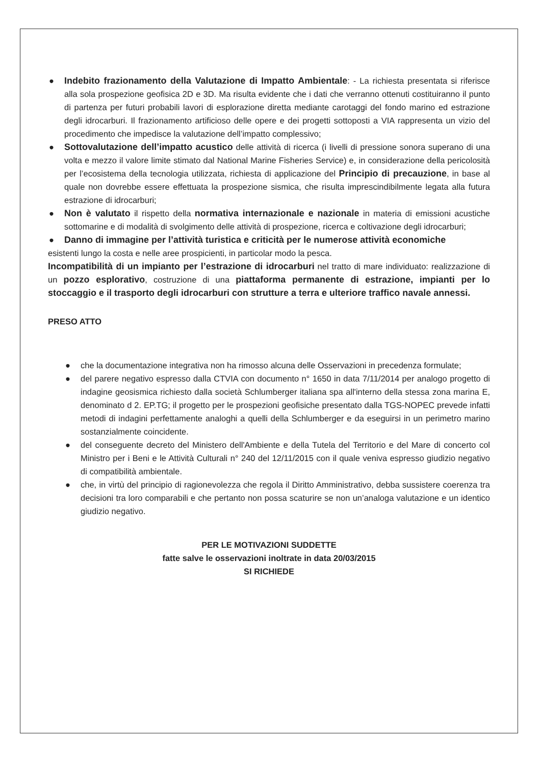● Indebito frazionamento della Valutazione di Impatto Ambientale: - La richiesta presentata si riferisce alla sola prospezione geofisica 2D e 3D. Ma risulta evidente che i dati che verranno ottenuti costituiranno il punto di partenza per futuri probabili lavori di esplorazione diretta mediante carotaggi del fondo marino ed estrazione degli idrocarburi. Il frazionamento artificioso delle opere e dei progetti sottoposti a VIA rappresenta un vizio del procedimento che impedisce la valutazione dell’impatto complessivo;
● Sottovalutazione dell’impatto acustico delle attività di ricerca (i livelli di pressione sonora superano di una volta e mezzo il valore limite stimato dal National Marine Fisheries Service) e, in considerazione della pericolosità per l’ecosistema della tecnologia utilizzata, richiesta di applicazione del Principio di precauzione, in base al quale non dovrebbe essere effettuata la prospezione sismica, che risulta imprescindibilmente legata alla futura estrazione di idrocarburi;
● Non è valutato il rispetto della normativa internazionale e nazionale in materia di emissioni acustiche sottomarine e di modalità di svolgimento delle attività di prospezione, ricerca e coltivazione degli idrocarburi;
● Danno di immagine per l’attività turistica e criticità per le numerose attività economiche
esistenti lungo la costa e nelle aree prospicienti, in particolar modo la pesca.
Incompatibilità di un impianto per l’estrazione di idrocarburi nel tratto di mare individuato: realizzazione di un pozzo esplorativo, costruzione di una piattaforma permanente di estrazione, impianti per lo stoccaggio e il trasporto degli idrocarburi con strutture a terra e ulteriore traffico navale annessi.
PRESO ATTO
● che la documentazione integrativa non ha rimosso alcuna delle Osservazioni in precedenza formulate;
● del parere negativo espresso dalla CTVIA con documento n° 1650 in data 7/11/2014 per analogo progetto di indagine geosismica richiesto dalla società Schlumberger italiana spa all'interno della stessa zona marina E, denominato d 2. EP.TG; il progetto per le prospezioni geofisiche presentato dalla TGS-NOPEC prevede infatti metodi di indagini perfettamente analoghi a quelli della Schlumberger e da eseguirsi in un perimetro marino sostanzialmente coincidente.
● del conseguente decreto del Ministero dell'Ambiente e della Tutela del Territorio e del Mare di concerto col Ministro per i Beni e le Attività Culturali n° 240 del 12/11/2015 con il quale veniva espresso giudizio negativo di compatibilità ambientale.
● che, in virtù del principio di ragionevolezza che regola il Diritto Amministrativo, debba sussistere coerenza tra decisioni tra loro comparabili e che pertanto non possa scaturire se non un’analoga valutazione e un identico giudizio negativo.
PER LE MOTIVAZIONI SUDDETTE
fatte salve le osservazioni inoltrate in data 20/03/2015
SI RICHIEDE